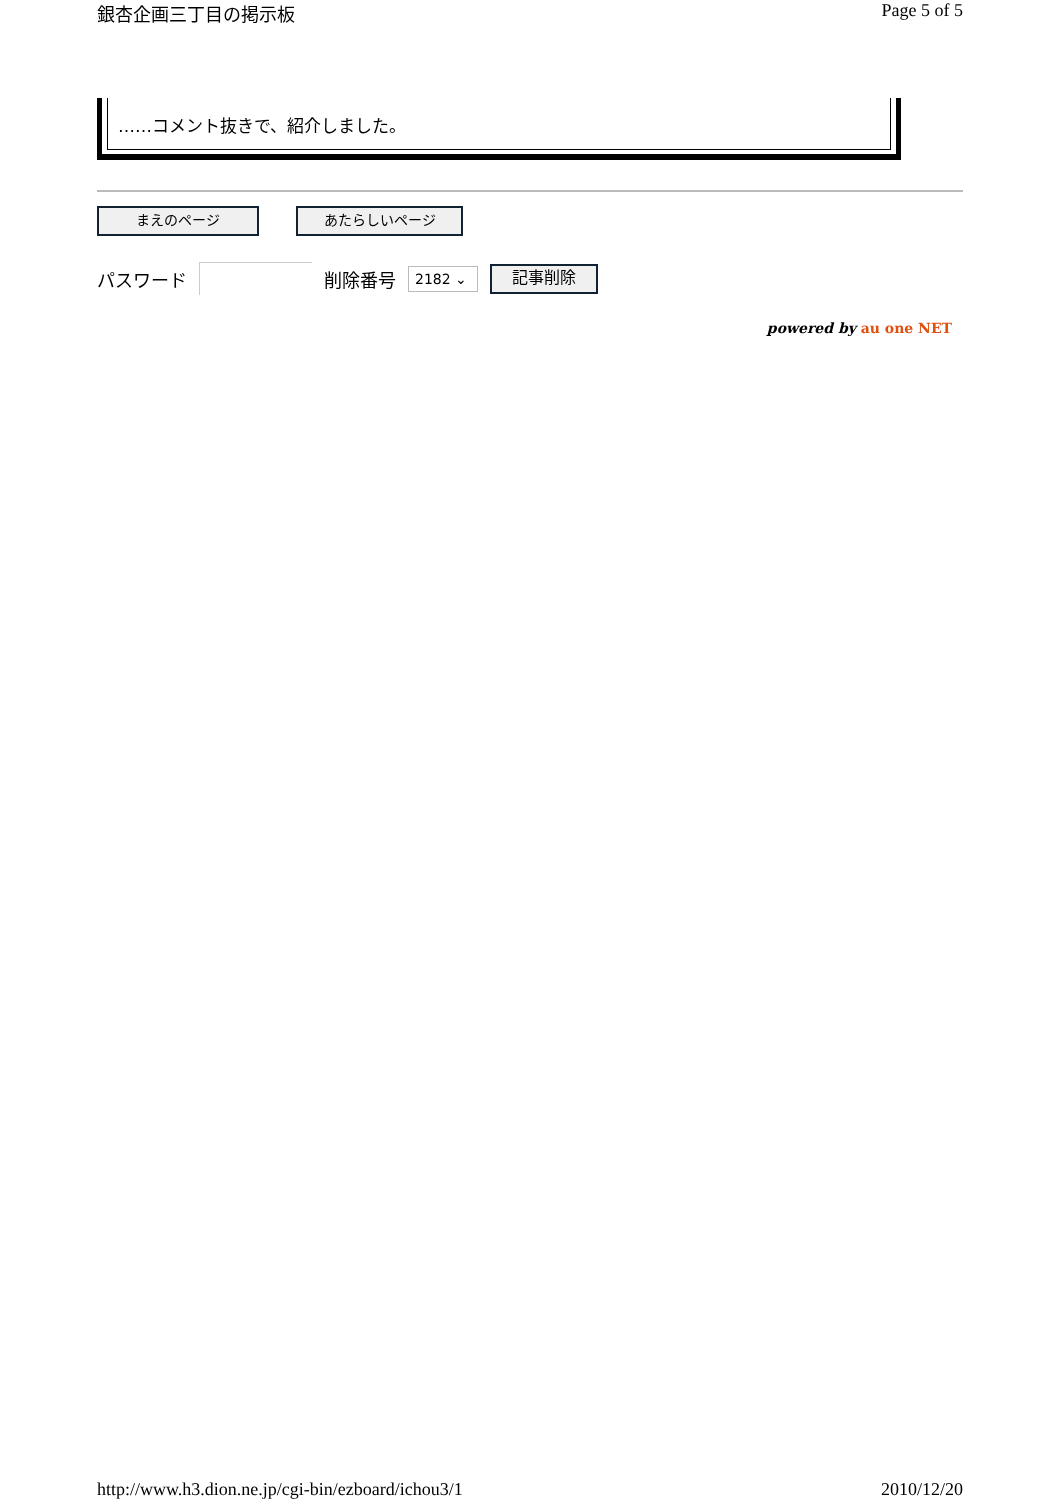銀杏企画三丁目の掲示板 Page 5 of 5
……コメント抜きで、紹介しました。
まえのページ あたらしいページ
パスワード 削除番号 2182 ⌄ 記事削除
powered by au one NET
http://www.h3.dion.ne.jp/cgi-bin/ezboard/ichou3/1 2010/12/20